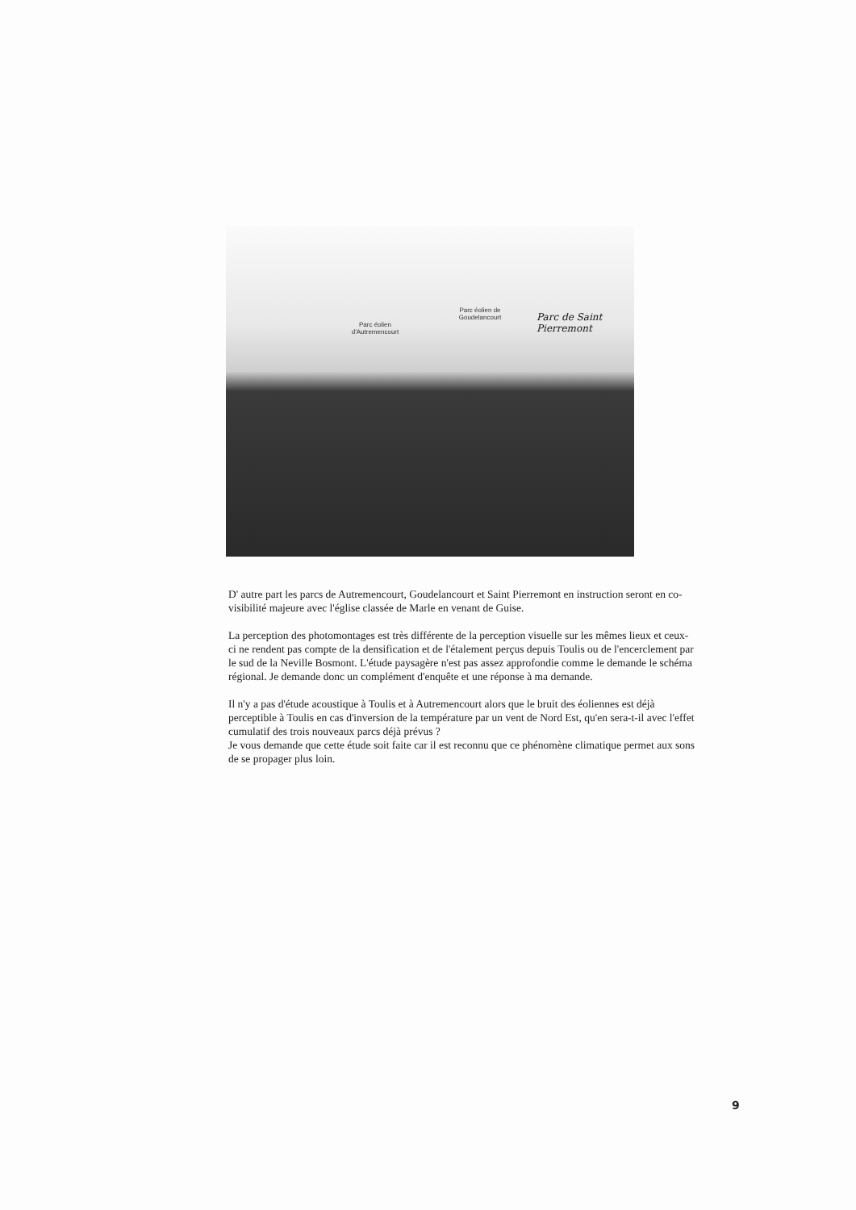Parc éolien d'Autremencourt
Parc éolien de Goudelancourt
Parc de Saint Pierremont
D' autre part les parcs de Autremencourt, Goudelancourt et Saint Pierremont en instruction seront en co-visibilité majeure avec l'église classée de Marle en venant de Guise.
La perception des photomontages est très différente de la perception visuelle sur les mêmes lieux et ceux-ci ne rendent pas compte de la densification et de l'étalement perçus depuis Toulis ou de l'encerclement par le sud de la Neville Bosmont. L'étude paysagère n'est pas assez approfondie comme le demande le schéma régional. Je demande donc un complément d'enquête et une réponse à ma demande.
Il n'y a pas d'étude acoustique à Toulis et à Autremencourt alors que le bruit des éoliennes est déjà perceptible à Toulis en cas d'inversion de la température par un vent de Nord Est, qu'en sera-t-il avec l'effet cumulatif des trois nouveaux parcs déjà prévus ?
Je vous demande que cette étude soit faite car il est reconnu que ce phénomène climatique permet aux sons de se propager plus loin.
9